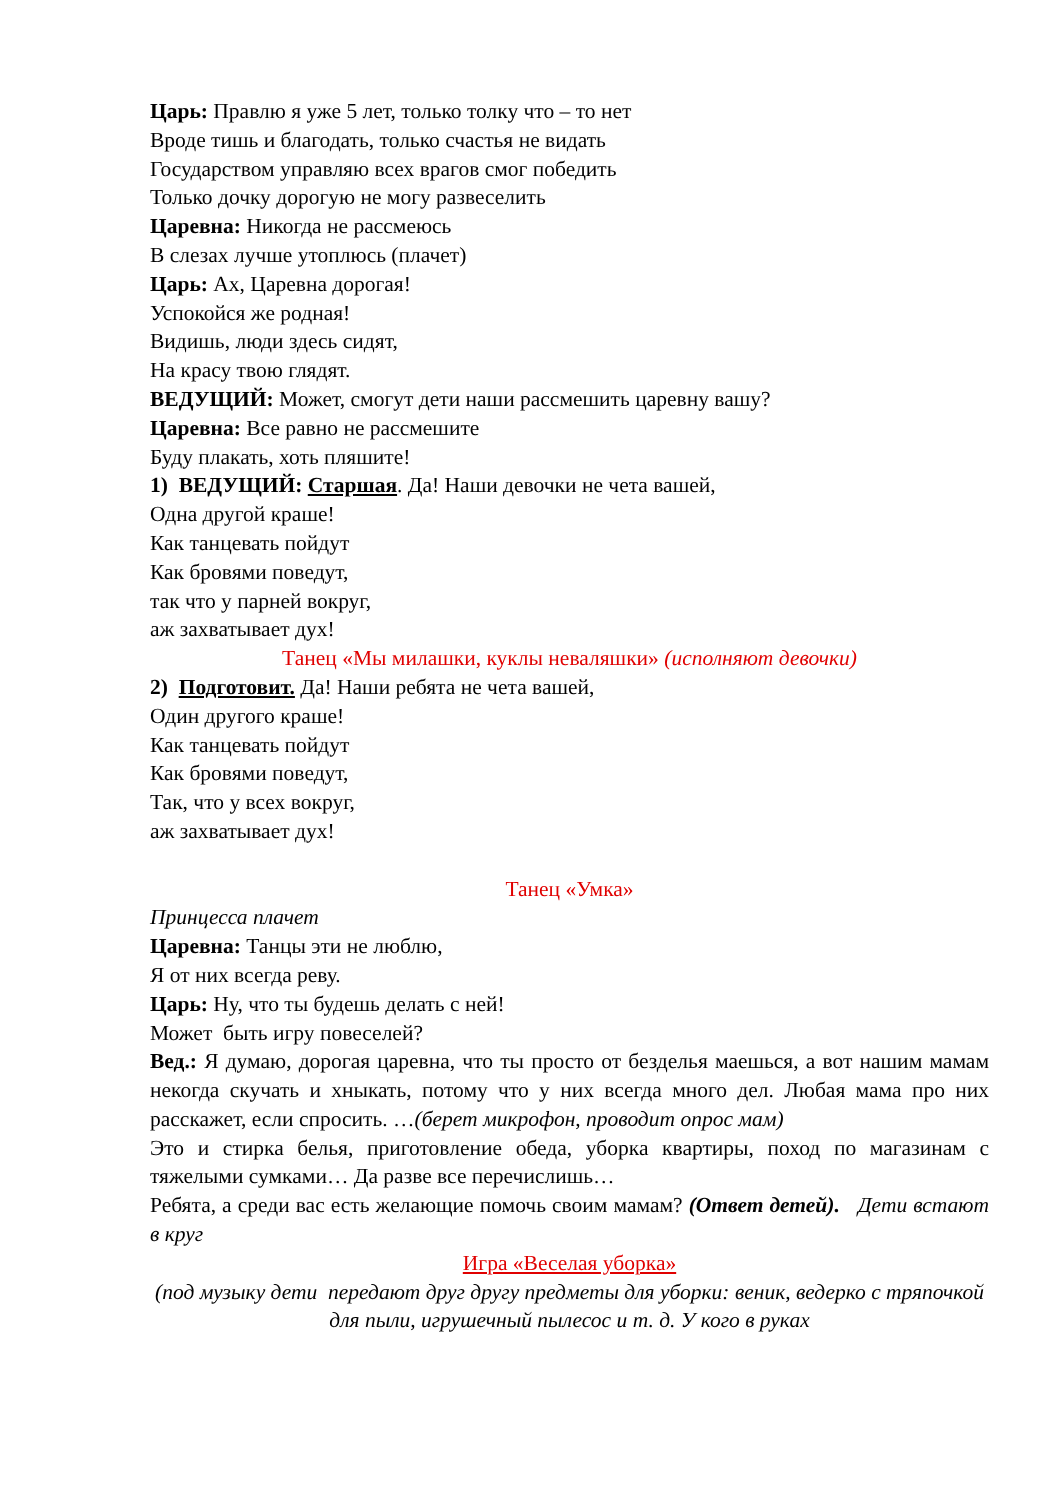Царь: Правлю я уже 5 лет, только толку что – то нет
Вроде тишь и благодать, только счастья не видать
Государством управляю всех врагов смог победить
Только дочку дорогую не могу развеселить
Царевна: Никогда не рассмеюсь
В слезах лучше утоплюсь (плачет)
Царь: Ах, Царевна дорогая!
Успокойся же родная!
Видишь, люди здесь сидят,
На красу твою глядят.
ВЕДУЩИЙ: Может, смогут дети наши рассмешить царевну вашу?
Царевна: Все равно не рассмешите
Буду плакать, хоть пляшите!
1) ВЕДУЩИЙ: Старшая. Да! Наши девочки не чета вашей,
Одна другой краше!
Как танцевать пойдут
Как бровями поведут,
так что у парней вокруг,
аж захватывает дух!
Танец «Мы милашки, куклы неваляшки» (исполняют девочки)
2) Подготовит. Да! Наши ребята не чета вашей,
Один другого краше!
Как танцевать пойдут
Как бровями поведут,
Так, что у всех вокруг,
аж захватывает дух!
Танец «Умка»
Принцесса плачет
Царевна: Танцы эти не люблю,
Я от них всегда реву.
Царь: Ну, что ты будешь делать с ней!
Может быть игру повеселей?
Вед.: Я думаю, дорогая царевна, что ты просто от безделья маешься, а вот нашим мамам некогда скучать и хныкать, потому что у них всегда много дел. Любая мама про них расскажет, если спросить. …(берет микрофон, проводит опрос мам)
Это и стирка белья, приготовление обеда, уборка квартиры, поход по магазинам с тяжелыми сумками… Да разве все перечислишь…
Ребята, а среди вас есть желающие помочь своим мамам? (Ответ детей). Дети встают в круг
Игра «Веселая уборка»
(под музыку дети передают друг другу предметы для уборки: веник, ведерко с тряпочкой для пыли, игрушечный пылесос и т. д. У кого в руках